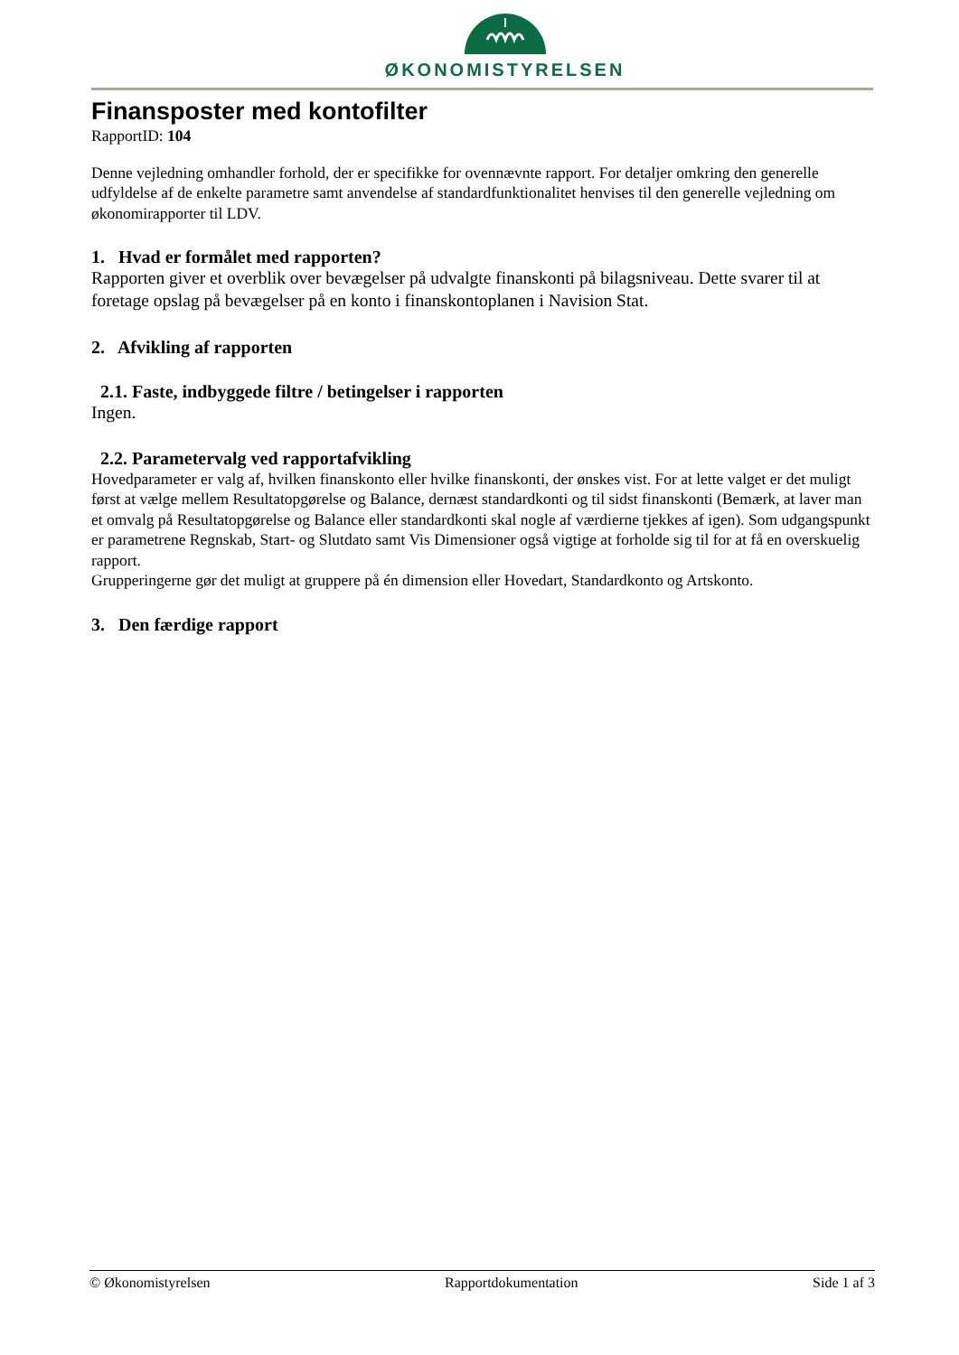ØKONOMISTYRELSEN
Finansposter med kontofilter
RapportID: 104
Denne vejledning omhandler forhold, der er specifikke for ovennævnte rapport. For detaljer omkring den generelle udfyldelse af de enkelte parametre samt anvendelse af standardfunktionalitet henvises til den generelle vejledning om økonomirapporter til LDV.
1. Hvad er formålet med rapporten?
Rapporten giver et overblik over bevægelser på udvalgte finanskonti på bilagsniveau. Dette svarer til at foretage opslag på bevægelser på en konto i finanskontoplanen i Navision Stat.
2. Afvikling af rapporten
2.1. Faste, indbyggede filtre / betingelser i rapporten
Ingen.
2.2. Parametervalg ved rapportafvikling
Hovedparameter er valg af, hvilken finanskonto eller hvilke finanskonti, der ønskes vist. For at lette valget er det muligt først at vælge mellem Resultatopgørelse og Balance, dernæst standardkonti og til sidst finanskonti (Bemærk, at laver man et omvalg på Resultatopgørelse og Balance eller standardkonti skal nogle af værdierne tjekkes af igen). Som udgangspunkt er parametrene Regnskab, Start- og Slutdato samt Vis Dimensioner også vigtige at forholde sig til for at få en overskuelig rapport.
Grupperingerne gør det muligt at gruppere på én dimension eller Hovedart, Standardkonto og Artskonto.
3. Den færdige rapport
© Økonomistyrelsen Rapportdokumentation Side 1 af 3